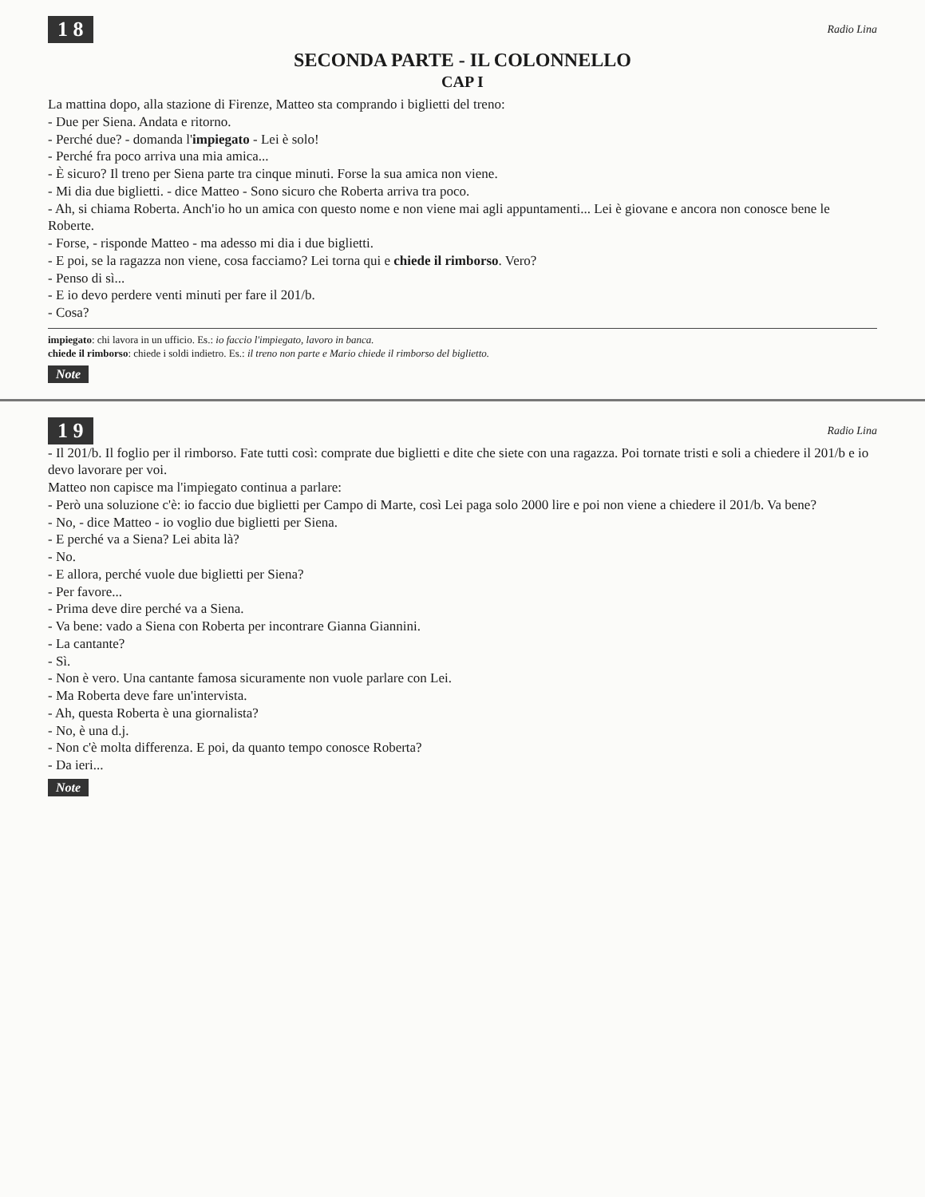1 8 Radio Lina
SECONDA PARTE - IL COLONNELLO
CAP I
La mattina dopo, alla stazione di Firenze, Matteo sta comprando i biglietti del treno:
- Due per Siena. Andata e ritorno.
- Perché due? - domanda l'impiegato - Lei è solo!
- Perché fra poco arriva una mia amica...
- È sicuro? Il treno per Siena parte tra cinque minuti. Forse la sua amica non viene.
- Mi dia due biglietti. - dice Matteo - Sono sicuro che Roberta arriva tra poco.
- Ah, si chiama Roberta. Anch'io ho un amica con questo nome e non viene mai agli appuntamenti... Lei è giovane e ancora non conosce bene le Roberte.
- Forse, - risponde Matteo - ma adesso mi dia i due biglietti.
- E poi, se la ragazza non viene, cosa facciamo? Lei torna qui e chiede il rimborso. Vero?
- Penso di sì...
- E io devo perdere venti minuti per fare il 201/b.
- Cosa?
impiegato: chi lavora in un ufficio. Es.: io faccio l'impiegato, lavoro in banca.
chiede il rimborso: chiede i soldi indietro. Es.: il treno non parte e Mario chiede il rimborso del biglietto.
Note
1 9 Radio Lina
- Il 201/b. Il foglio per il rimborso. Fate tutti così: comprate due biglietti e dite che siete con una ragazza. Poi tornate tristi e soli a chiedere il 201/b e io devo lavorare per voi.
Matteo non capisce ma l'impiegato continua a parlare:
- Però una soluzione c'è: io faccio due biglietti per Campo di Marte, così Lei paga solo 2000 lire e poi non viene a chiedere il 201/b. Va bene?
- No, - dice Matteo - io voglio due biglietti per Siena.
- E perché va a Siena? Lei abita là?
- No.
- E allora, perché vuole due biglietti per Siena?
- Per favore...
- Prima deve dire perché va a Siena.
- Va bene: vado a Siena con Roberta per incontrare Gianna Giannini.
- La cantante?
- Sì.
- Non è vero. Una cantante famosa sicuramente non vuole parlare con Lei.
- Ma Roberta deve fare un'intervista.
- Ah, questa Roberta è una giornalista?
- No, è una d.j.
- Non c'è molta differenza. E poi, da quanto tempo conosce Roberta?
- Da ieri...
Note